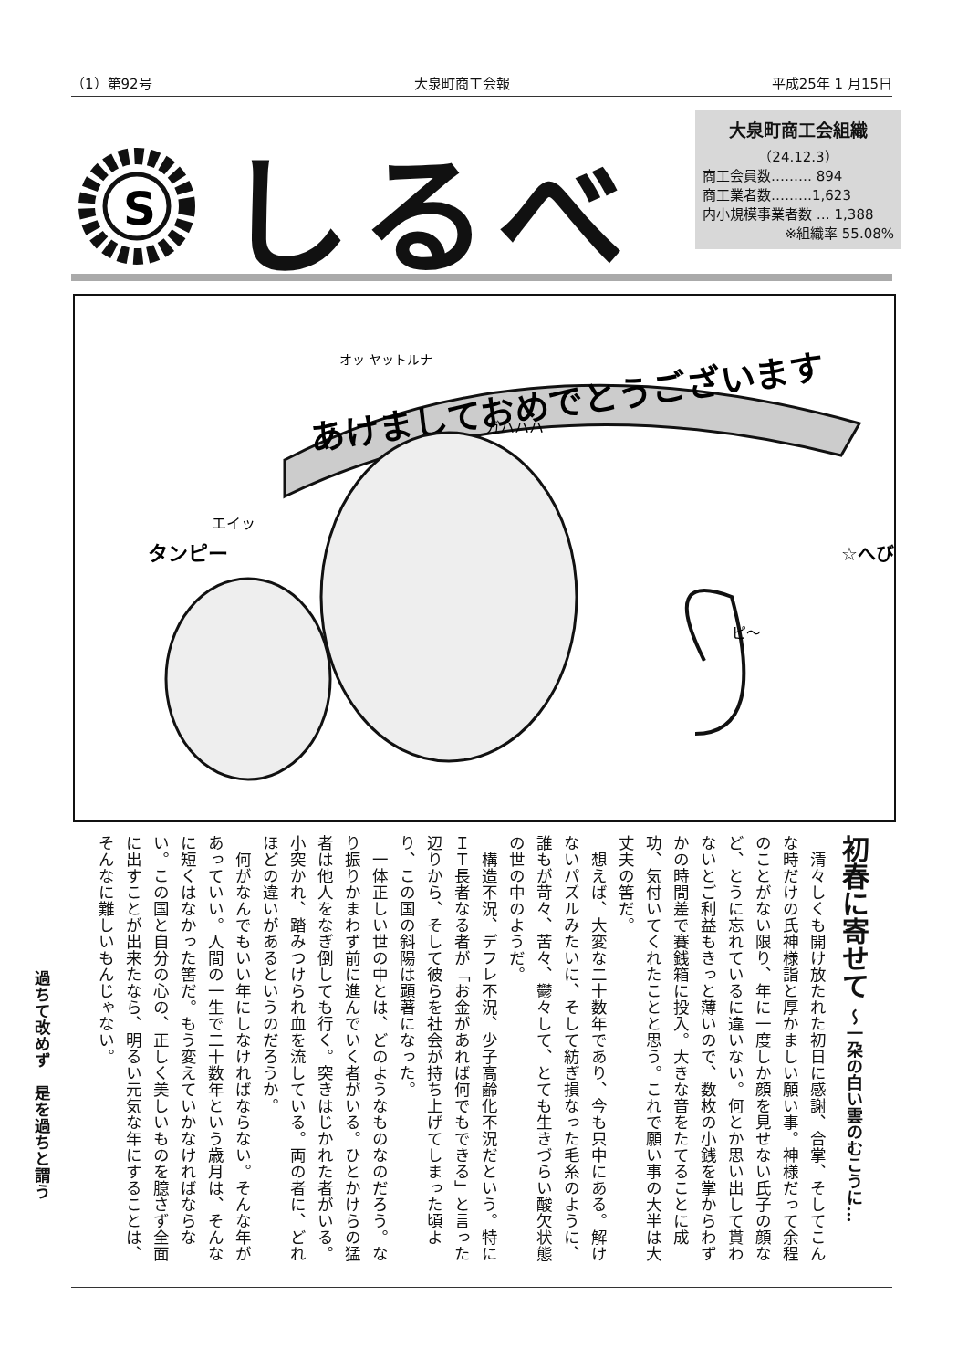（1）第92号 大泉町商工会報 平成25年 1 月15日
S
しるべ
大泉町商工会組織
（24.12.3）
商工会員数……… 894
商工業者数………1,623
内小規模事業者数 … 1,388
※組織率 55.08%
あけましておめでとうございます
エイッ
ピ〜
ガハハハ
オッ ヤットルナ
タンピー
☆へび
初春に寄せて 〜一朶の白い雲のむこうに…
清々しくも開け放たれた初日に感謝、合掌、そしてこんな時だけの氏神様詣と厚かましい願い事。神様だって余程のことがない限り、年に一度しか顔を見せない氏子の顔など、とうに忘れているに違いない。何とか思い出して貰わないとご利益もきっと薄いので、数枚の小銭を掌からわずかの時間差で賽銭箱に投入。大きな音をたてることに成功、気付いてくれたことと思う。これで願い事の大半は大丈夫の筈だ。
想えば、大変な二十数年であり、今も只中にある。解けないパズルみたいに、そして紡ぎ損なった毛糸のように、誰もが苛々、苦々、鬱々して、とても生きづらい酸欠状態の世の中のようだ。
構造不況、デフレ不況、少子高齢化不況だという。特にＩＴ長者なる者が「お金があれば何でもできる」と言った辺りから、そして彼らを社会が持ち上げてしまった頃より、この国の斜陽は顕著になった。
一体正しい世の中とは、どのようなものなのだろう。なり振りかまわず前に進んでいく者がいる。ひとかけらの猛者は他人をなぎ倒しても行く。突きはじかれた者がいる。小突かれ、踏みつけられ血を流している。両の者に、どれほどの違いがあるというのだろうか。
何がなんでもいい年にしなければならない。そんな年があっていい。人間の一生で二十数年という歳月は、そんなに短くはなかった筈だ。もう変えていかなければならない。この国と自分の心の、正しく美しいものを臆さず全面に出すことが出来たなら、明るい元気な年にすることは、そんなに難しいもんじゃない。
過ちて改めず　是を過ちと謂う